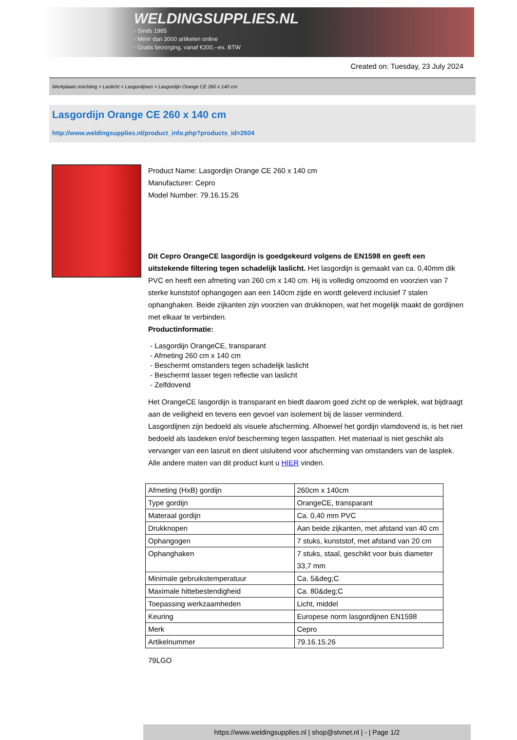WELDINGSUPPLIES.NL
- Sinds 1985
- Méér dan 3000 artikelen online
- Gratis bezorging, vanaf €200,--ex. BTW
Created on: Tuesday, 23 July 2024
Werkplaats inrichting > Laslicht > Lasgordijnen > Lasgordijn Orange CE 260 x 140 cm
Lasgordijn Orange CE 260 x 140 cm
http://www.weldingsupplies.nl/product_info.php?products_id=2604
Product Name: Lasgordijn Orange CE 260 x 140 cm
Manufacturer: Cepro
Model Number: 79.16.15.26
Dit Cepro OrangeCE lasgordijn is goedgekeurd volgens de EN1598 en geeft een uitstekende filtering tegen schadelijk laslicht. Het lasgordijn is gemaakt van ca. 0,40mm dik PVC en heeft een afmeting van 260 cm x 140 cm. Hij is volledig omzoomd en voorzien van 7 sterke kunststof ophangogen aan een 140cm zijde en wordt geleverd inclusief 7 stalen ophanghaken. Beide zijkanten zijn voorzien van drukknopen, wat het mogelijk maakt de gordijnen met elkaar te verbinden.
Productinformatie:
- Lasgordijn OrangeCE, transparant
- Afmeting 260 cm x 140 cm
- Beschermt omstanders tegen schadelijk laslicht
- Beschermt lasser tegen reflectie van laslicht
- Zelfdovend
Het OrangeCE lasgordijn is transparant en biedt daarom goed zicht op de werkplek, wat bijdraagt aan de veiligheid en tevens een gevoel van isolement bij de lasser verminderd.
Lasgordijnen zijn bedoeld als visuele afscherming. Alhoewel het gordijn vlamdovend is, is het niet bedoeld als lasdeken en/of bescherming tegen lasspatten. Het materiaal is niet geschikt als vervanger van een lasruit en dient uisluitend voor afscherming van omstanders van de lasplek.
Alle andere maten van dit product kunt u HIER vinden.
| Afmeting (HxB) gordijn | 260cm x 140cm |
| Type gordijn | OrangeCE, transparant |
| Materaal gordijn | Ca. 0,40 mm PVC |
| Drukknopen | Aan beide zijkanten, met afstand van 40 cm |
| Ophangogen | 7 stuks, kunststof, met afstand van 20 cm |
| Ophanghaken | 7 stuks, staal, geschikt voor buis diameter 33,7 mm |
| Minimale gebruikstemperatuur | Ca. 5&deg;C |
| Maximale hittebestendigheid | Ca. 80&deg;C |
| Toepassing werkzaamheden | Licht, middel |
| Keuring | Europese norm lasgordijnen EN1598 |
| Merk | Cepro |
| Artikelnummer | 79.16.15.26 |
79LGO
https://www.weldingsupplies.nl | shop@stvnet.nl | - | Page 1/2